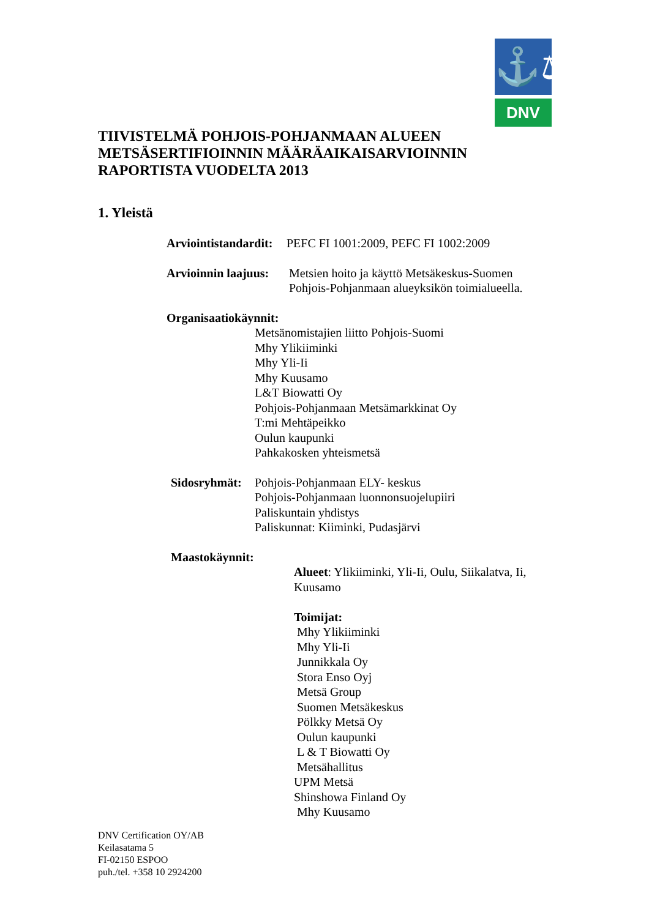⚓⚖
DNV
TIIVISTELMÄ POHJOIS-POHJANMAAN ALUEEN
METSÄSERTIFIOINNIN MÄÄRÄAIKAISARVIOINNIN
RAPORTISTA VUODELTA 2013
1. Yleistä
Arviointistandardit: PEFC FI 1001:2009, PEFC FI 1002:2009
Arvioinnin laajuus: Metsien hoito ja käyttö Metsäkeskus-Suomen
Pohjois-Pohjanmaan alueyksikön toimialueella.
Organisaatiokäynnit:
Metsänomistajien liitto Pohjois-Suomi
Mhy Ylikiiminki
Mhy Yli-Ii
Mhy Kuusamo
L&T Biowatti Oy
Pohjois-Pohjanmaan Metsämarkkinat Oy
T:mi Mehtäpeikko
Oulun kaupunki
Pahkakosken yhteismetsä
Sidosryhmät: Pohjois-Pohjanmaan ELY- keskus
Pohjois-Pohjanmaan luonnonsuojelupiiri
Paliskuntain yhdistys
Paliskunnat: Kiiminki, Pudasjärvi
Maastokäynnit:
Alueet: Ylikiiminki, Yli-Ii, Oulu, Siikalatva, Ii,
Kuusamo
Toimijat:
Mhy Ylikiiminki
Mhy Yli-Ii
Junnikkala Oy
Stora Enso Oyj
Metsä Group
Suomen Metsäkeskus
Pölkky Metsä Oy
Oulun kaupunki
L & T Biowatti Oy
Metsähallitus
UPM Metsä
Shinshowa Finland Oy
Mhy Kuusamo
DNV Certification OY/AB
Keilasatama 5
FI-02150 ESPOO
puh./tel. +358 10 2924200